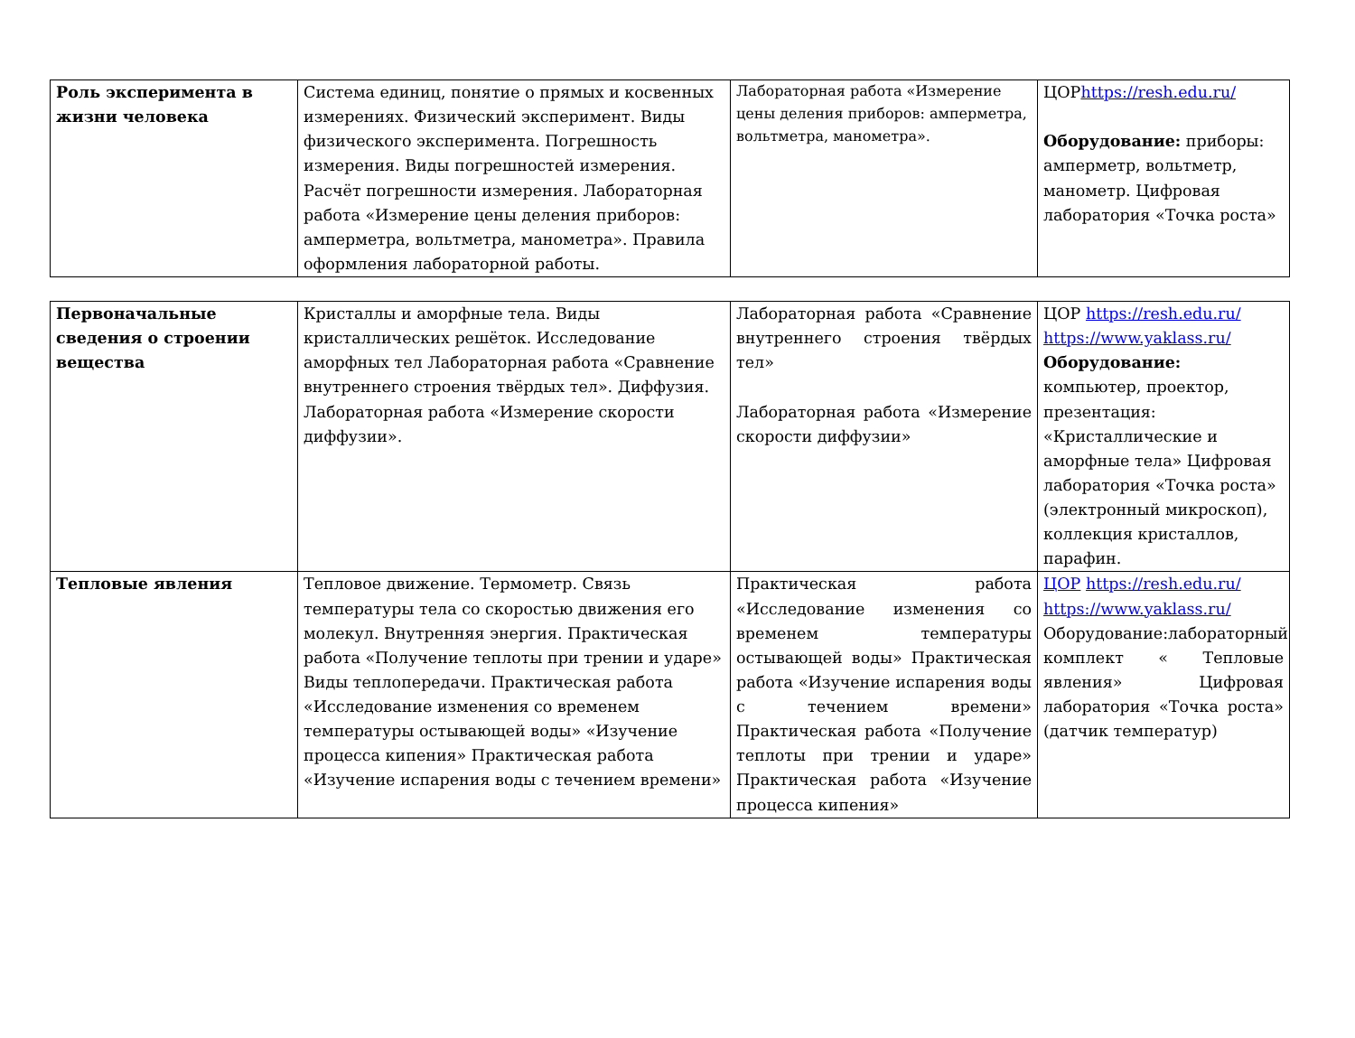| Роль эксперимента в жизни человека | Система единиц, понятие о прямых и косвенных измерениях. Физический эксперимент. Виды физического эксперимента. Погрешность измерения. Виды погрешностей измерения. Расчёт погрешности измерения. Лабораторная работа «Измерение цены деления приборов: амперметра, вольтметра, манометра». Правила оформления лабораторной работы. | Лабораторная работа «Измерение цены деления приборов: амперметра, вольтметра, манометра». | ЦОР https://resh.edu.ru/ Оборудование: приборы: амперметр, вольтметр, манометр. Цифровая лаборатория «Точка роста» |
| Первоначальные сведения о строении вещества | Кристаллы и аморфные тела. Виды кристаллических решёток. Исследование аморфных тел Лабораторная работа «Сравнение внутреннего строения твёрдых тел». Диффузия. Лабораторная работа «Измерение скорости диффузии». | Лабораторная работа «Сравнение внутреннего строения твёрдых тел» Лабораторная работа «Измерение скорости диффузии» | ЦОР https://resh.edu.ru/ https://www.yaklass.ru/ Оборудование: компьютер, проектор, презентация: «Кристаллические и аморфные тела» Цифровая лаборатория «Точка роста» (электронный микроскоп), коллекция кристаллов, парафин. |
| Тепловые явления | Тепловое движение. Термометр. Связь температуры тела со скоростью движения его молекул. Внутренняя энергия. Практическая работа «Получение теплоты при трении и ударе» Виды теплопередачи. Практическая работа «Исследование изменения со временем температуры остывающей воды» «Изучение процесса кипения» Практическая работа «Изучение испарения воды с течением времени» | Практическая работа «Исследование изменения со временем температуры остывающей воды» Практическая работа «Изучение испарения воды с течением времени» Практическая работа «Получение теплоты при трении и ударе» Практическая работа «Изучение процесса кипения» | ЦОР https://resh.edu.ru/ https://www.yaklass.ru/ Оборудование:лабораторный комплект « Тепловые явления» Цифровая лаборатория «Точка роста» (датчик температур) |